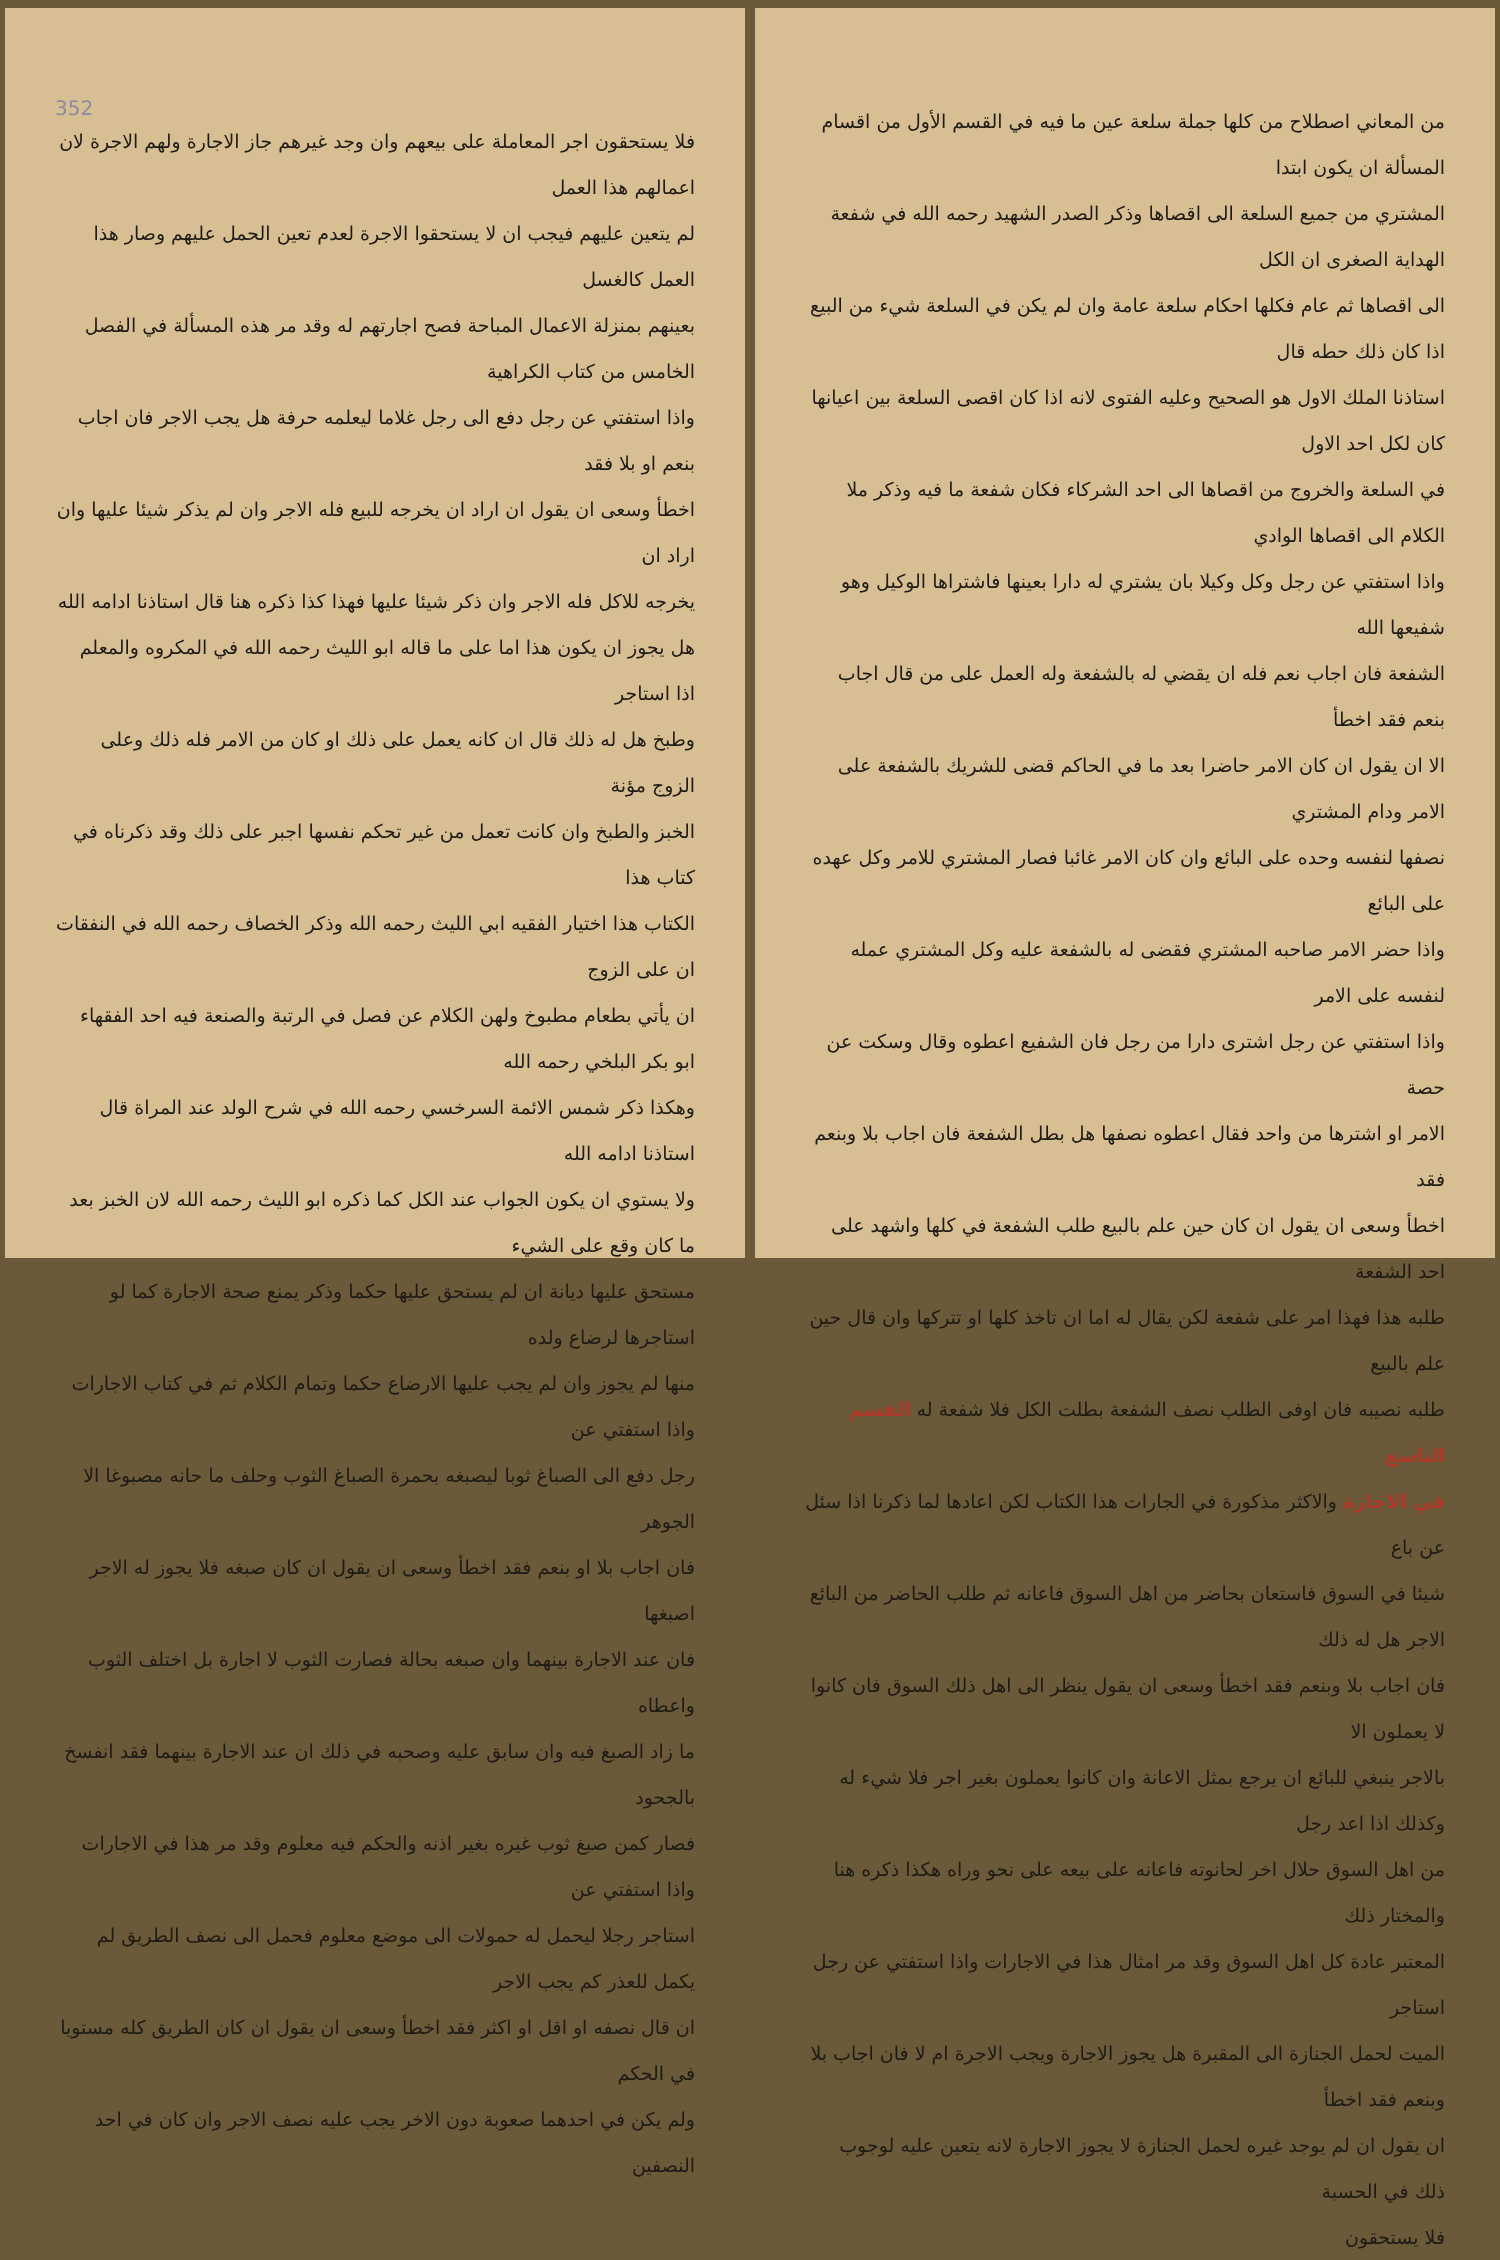من المعاني اصطلاح من كلها جملة سلعة عين ما فيه في القسم الأول من اقسام المسألة ان يكون ابتدا
المشتري من جميع السلعة الى اقصاها وذكر الصدر الشهيد رحمه الله في شفعة الهداية الصغرى ان الكل
الى اقصاها ثم عام فكلها احكام سلعة عامة وان لم يكن في السلعة شيء من البيع اذا كان ذلك حطه قال
استاذنا الملك الاول هو الصحيح وعليه الفتوى لانه اذا كان اقصى السلعة بين اعيانها كان لكل احد الاول
في السلعة والخروج من اقصاها الى احد الشركاء فكان شفعة ما فيه وذكر ملا الكلام الى اقصاها الوادي
واذا استفتي عن رجل وكل وكيلا بان يشتري له دارا بعينها فاشتراها الوكيل وهو شفيعها الله
الشفعة فان اجاب نعم فله ان يقضي له بالشفعة وله العمل على من قال اجاب بنعم فقد اخطأ
الا ان يقول ان كان الامر حاضرا بعد ما في الحاكم قضى للشريك بالشفعة على الامر ودام المشتري
نصفها لنفسه وحده على البائع وان كان الامر غائبا فصار المشتري للامر وكل عهده على البائع
واذا حضر الامر صاحبه المشتري فقضى له بالشفعة عليه وكل المشتري عمله لنفسه على الامر
واذا استفتي عن رجل اشترى دارا من رجل فان الشفيع اعطوه وقال وسكت عن حصة
الامر او اشترها من واحد فقال اعطوه نصفها هل بطل الشفعة فان اجاب بلا وبنعم فقد
اخطأ وسعى ان يقول ان كان حين علم بالبيع طلب الشفعة في كلها واشهد على احد الشفعة
طلبه هذا فهذا امر على شفعة لكن يقال له اما ان تاخذ كلها او تتركها وان قال حين علم بالبيع
طلبه نصيبه فان اوفى الطلب نصف الشفعة بطلت الكل فلا شفعة له القسم التاسع
في الاجارة والاكثر مذكورة في الجارات هذا الكتاب لكن اعادها لما ذكرنا اذا سئل عن باع
شيئا في السوق فاستعان بحاضر من اهل السوق فاعانه ثم طلب الحاضر من البائع الاجر هل له ذلك
فان اجاب بلا وبنعم فقد اخطأ وسعى ان يقول ينظر الى اهل ذلك السوق فان كانوا لا يعملون الا
بالاجر ينبغي للبائع ان يرجع بمثل الاعانة وان كانوا يعملون بغير اجر فلا شيء له وكذلك اذا اعد رجل
من اهل السوق حلال اخر لحانوته فاعانه على بيعه على نحو وراه هكذا ذكره هنا والمختار ذلك
المعتبر عادة كل اهل السوق وقد مر امثال هذا في الاجارات واذا استفتي عن رجل استاجر
الميت لحمل الجنازة الى المقبرة هل يجوز الاجارة ويجب الاجرة ام لا فان اجاب بلا وبنعم فقد اخطأ
ان يقول ان لم يوجد غيره لحمل الجنازة لا يجوز الاجارة لانه يتعين عليه لوجوب ذلك في الحسبة
فلا يستحقون
352
فلا يستحقون اجر المعاملة على بيعهم وان وجد غيرهم جاز الاجارة ولهم الاجرة لان اعمالهم هذا العمل
لم يتعين عليهم فيجب ان لا يستحقوا الاجرة لعدم تعين الحمل عليهم وصار هذا العمل كالغسل
بعينهم بمنزلة الاعمال المباحة فصح اجارتهم له وقد مر هذه المسألة في الفصل الخامس من كتاب الكراهية
واذا استفتي عن رجل دفع الى رجل غلاما ليعلمه حرفة هل يجب الاجر فان اجاب بنعم او بلا فقد
اخطأ وسعى ان يقول ان اراد ان يخرجه للبيع فله الاجر وان لم يذكر شيئا عليها وان اراد ان
يخرجه للاكل فله الاجر وان ذكر شيئا عليها فهذا كذا ذكره هنا قال استاذنا ادامه الله
هل يجوز ان يكون هذا اما على ما قاله ابو الليث رحمه الله في المكروه والمعلم اذا استاجر
وطبخ هل له ذلك قال ان كانه يعمل على ذلك او كان من الامر فله ذلك وعلى الزوج مؤنة
الخبز والطبخ وان كانت تعمل من غير تحكم نفسها اجبر على ذلك وقد ذكرناه في كتاب هذا
الكتاب هذا اختيار الفقيه ابي الليث رحمه الله وذكر الخصاف رحمه الله في النفقات ان على الزوج
ان يأتي بطعام مطبوخ ولهن الكلام عن فصل في الرتبة والصنعة فيه احد الفقهاء ابو بكر البلخي رحمه الله
وهكذا ذكر شمس الائمة السرخسي رحمه الله في شرح الولد عند المراة قال استاذنا ادامه الله
ولا يستوي ان يكون الجواب عند الكل كما ذكره ابو الليث رحمه الله لان الخبز بعد ما كان وقع على الشيء
مستحق عليها ديانة ان لم يستحق عليها حكما وذكر يمنع صحة الاجارة كما لو استاجرها لرضاع ولده
منها لم يجوز وان لم يجب عليها الارضاع حكما وتمام الكلام ثم في كتاب الاجارات واذا استفتي عن
رجل دفع الى الصباغ ثوبا ليصبغه بحمرة الصباغ الثوب وحلف ما حانه مصبوغا الا الجوهر
فان اجاب بلا او بنعم فقد اخطأ وسعى ان يقول ان كان صبغه فلا يجوز له الاجر اصبغها
فان عند الاجارة بينهما وان صبغه بحالة فصارت الثوب لا اجارة بل اختلف الثوب واعطاه
ما زاد الصبغ فيه وان سابق عليه وصحبه في ذلك ان عند الاجارة بينهما فقد انفسخ بالجحود
فصار كمن صبغ ثوب غيره بغير اذنه والحكم فيه معلوم وقد مر هذا في الاجارات واذا استفتي عن
استاجر رجلا ليحمل له حمولات الى موضع معلوم فحمل الى نصف الطريق لم يكمل للعذر كم يجب الاجر
ان قال نصفه او اقل او اكثر فقد اخطأ وسعى ان يقول ان كان الطريق كله مستويا في الحكم
ولم يكن في احدهما صعوبة دون الاخر يجب عليه نصف الاجر وان كان في احد النصفين